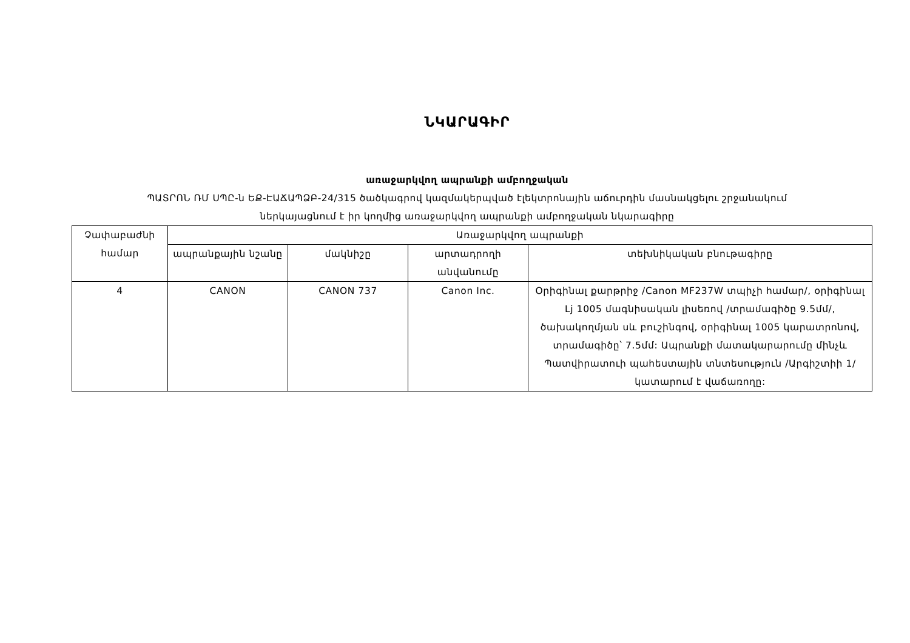ՆԿԱՐԱԳԻՐ
առաջարկվող ապրանքի ամբողջական
ՊԱՏՐՈՆ ՌՄ ՍՊԸ-ն ԵՔ-ԷԱՃԱՊՁԲ-24/315 ծածկագրով կազմակերպված էլեկտրոնային աճուրդին մասնակցելու շրջանակում
ներկայացնում է իր կողմից առաջարկվող ապրանքի ամբողջական նկարագիրը
| Չափաբաժնի համար | Առաջարկվող ապրանքի | | | |
| --- | --- | --- | --- | --- |
| | ապրանքային նշանը | մակնիշը | արտադրողի անվանումը | տեխնիկական բնութագիրը |
| 4 | CANON | CANON 737 | Canon Inc. | Օրիգինալ քարթրիջ /Canon MF237W տպիչի համար/, օրիգինալ Lj 1005 մագնիսական լիսեռով /տրամագիծը 9.5մմ/, ծախակողմյան սև բուշինգով, օրիգինալ 1005 կարատրոնով, տրամագիծը՝ 7.5մմ: Ապրանքի մատակարարումը մինչև Պատվիրատուի պահեստային տնտեսություն /Արգիշտիի 1/ կատարում է վաճառողը: |